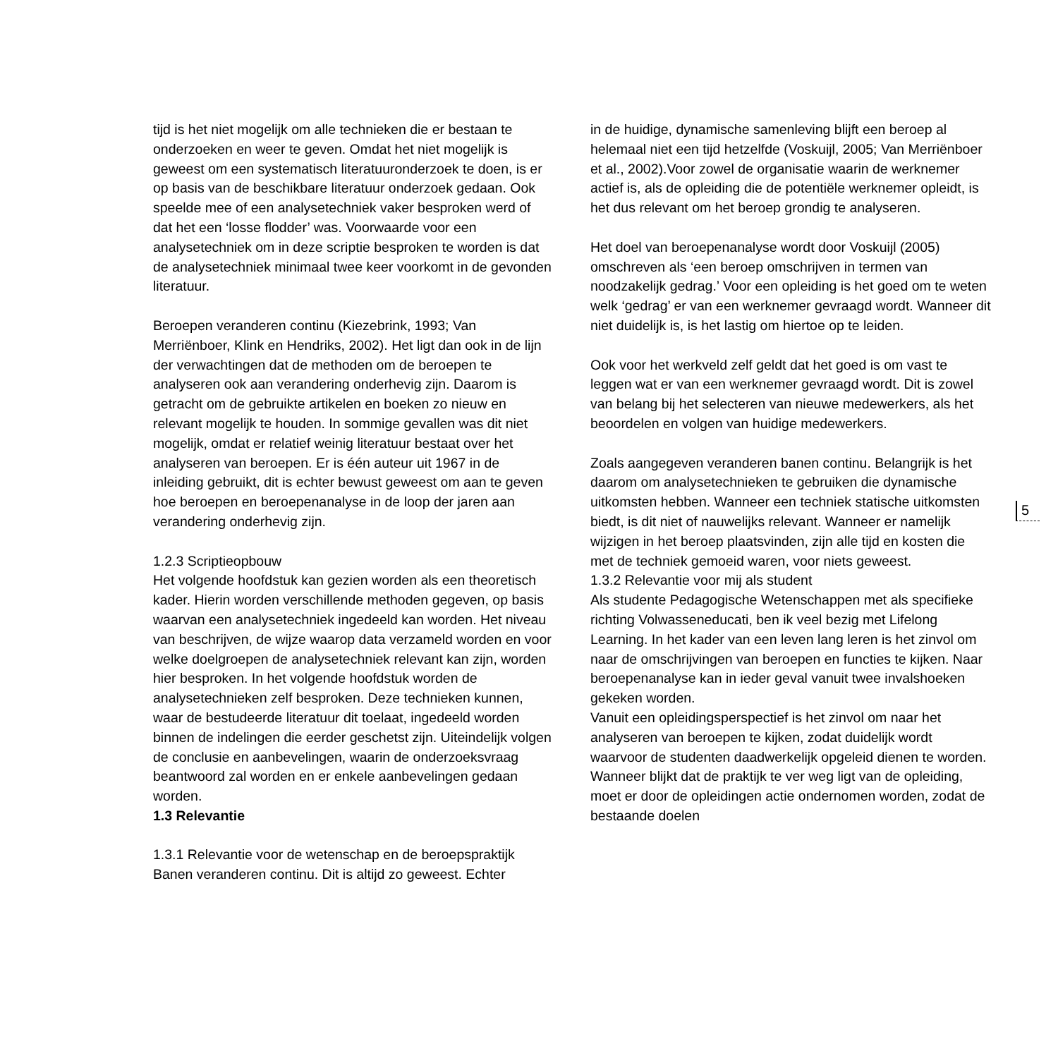tijd is het niet mogelijk om alle technieken die er bestaan te onderzoeken en weer te geven. Omdat het niet mogelijk is geweest om een systematisch literatuuronderzoek te doen, is er op basis van de beschikbare literatuur onderzoek gedaan. Ook speelde mee of een analysetechniek vaker besproken werd of dat het een ‘losse flodder’ was. Voorwaarde voor een analysetechniek om in deze scriptie besproken te worden is dat de analysetechniek minimaal twee keer voorkomt in de gevonden literatuur.
Beroepen veranderen continu (Kiezebrink, 1993; Van Merriënboer, Klink en Hendriks, 2002). Het ligt dan ook in de lijn der verwachtingen dat de methoden om de beroepen te analyseren ook aan verandering onderhevig zijn. Daarom is getracht om de gebruikte artikelen en boeken zo nieuw en relevant mogelijk te houden. In sommige gevallen was dit niet mogelijk, omdat er relatief weinig literatuur bestaat over het analyseren van beroepen. Er is één auteur uit 1967 in de inleiding gebruikt, dit is echter bewust geweest om aan te geven hoe beroepen en beroepenanalyse in de loop der jaren aan verandering onderhevig zijn.
1.2.3 Scriptieopbouw
Het volgende hoofdstuk kan gezien worden als een theoretisch kader. Hierin worden verschillende methoden gegeven, op basis waarvan een analysetechniek ingedeeld kan worden. Het niveau van beschrijven, de wijze waarop data verzameld worden en voor welke doelgroepen de analysetechniek relevant kan zijn, worden hier besproken. In het volgende hoofdstuk worden de analysetechnieken zelf besproken. Deze technieken kunnen, waar de bestudeerde literatuur dit toelaat, ingedeeld worden binnen de indelingen die eerder geschetst zijn. Uiteindelijk volgen de conclusie en aanbevelingen, waarin de onderzoeksvraag beantwoord zal worden en er enkele aanbevelingen gedaan worden.
1.3 Relevantie
1.3.1 Relevantie voor de wetenschap en de beroepspraktijk
Banen veranderen continu. Dit is altijd zo geweest. Echter
in de huidige, dynamische samenleving blijft een beroep al helemaal niet een tijd hetzelfde (Voskuijl, 2005; Van Merriënboer et al., 2002).Voor zowel de organisatie waarin de werknemer actief is, als de opleiding die de potentiële werknemer opleidt, is het dus relevant om het beroep grondig te analyseren.
Het doel van beroepenanalyse wordt door Voskuijl (2005) omschreven als ‘een beroep omschrijven in termen van noodzakelijk gedrag.’ Voor een opleiding is het goed om te weten welk ‘gedrag’ er van een werknemer gevraagd wordt. Wanneer dit niet duidelijk is, is het lastig om hiertoe op te leiden.
Ook voor het werkveld zelf geldt dat het goed is om vast te leggen wat er van een werknemer gevraagd wordt. Dit is zowel van belang bij het selecteren van nieuwe medewerkers, als het beoordelen en volgen van huidige medewerkers.
Zoals aangegeven veranderen banen continu. Belangrijk is het daarom om analysetechnieken te gebruiken die dynamische uitkomsten hebben. Wanneer een techniek statische uitkomsten biedt, is dit niet of nauwelijks relevant. Wanneer er namelijk wijzigen in het beroep plaatsvinden, zijn alle tijd en kosten die met de techniek gemoeid waren, voor niets geweest.
1.3.2 Relevantie voor mij als student
Als studente Pedagogische Wetenschappen met als specifieke richting Volwasseneducati, ben ik veel bezig met Lifelong Learning. In het kader van een leven lang leren is het zinvol om naar de omschrijvingen van beroepen en functies te kijken. Naar beroepenanalyse kan in ieder geval vanuit twee invalshoeken gekeken worden.
Vanuit een opleidingsperspectief is het zinvol om naar het analyseren van beroepen te kijken, zodat duidelijk wordt waarvoor de studenten daadwerkelijk opgeleid dienen te worden. Wanneer blijkt dat de praktijk te ver weg ligt van de opleiding, moet er door de opleidingen actie ondernomen worden, zodat de bestaande doelen
5